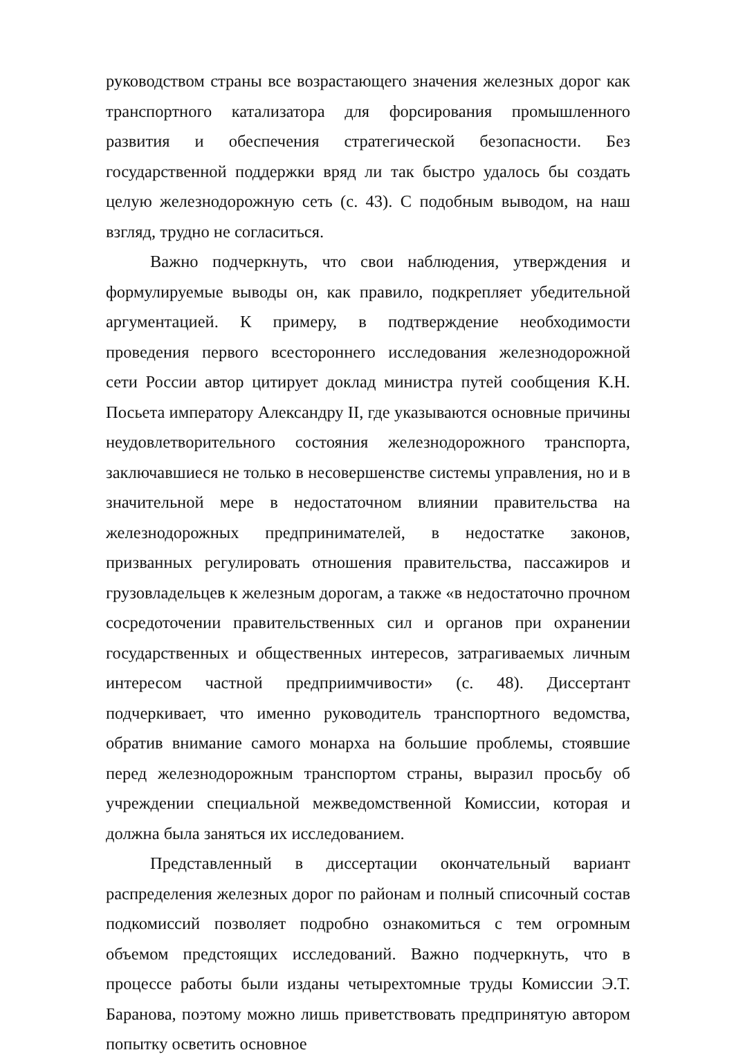руководством страны все возрастающего значения железных дорог как транспортного катализатора для форсирования промышленного развития и обеспечения стратегической безопасности. Без государственной поддержки вряд ли так быстро удалось бы создать целую железнодорожную сеть (с. 43). С подобным выводом, на наш взгляд, трудно не согласиться.
Важно подчеркнуть, что свои наблюдения, утверждения и формулируемые выводы он, как правило, подкрепляет убедительной аргументацией. К примеру, в подтверждение необходимости проведения первого всестороннего исследования железнодорожной сети России автор цитирует доклад министра путей сообщения К.Н. Посьета императору Александру II, где указываются основные причины неудовлетворительного состояния железнодорожного транспорта, заключавшиеся не только в несовершенстве системы управления, но и в значительной мере в недостаточном влиянии правительства на железнодорожных предпринимателей, в недостатке законов, призванных регулировать отношения правительства, пассажиров и грузовладельцев к железным дорогам, а также «в недостаточно прочном сосредоточении правительственных сил и органов при охранении государственных и общественных интересов, затрагиваемых личным интересом частной предприимчивости» (с. 48). Диссертант подчеркивает, что именно руководитель транспортного ведомства, обратив внимание самого монарха на большие проблемы, стоявшие перед железнодорожным транспортом страны, выразил просьбу об учреждении специальной межведомственной Комиссии, которая и должна была заняться их исследованием.
Представленный в диссертации окончательный вариант распределения железных дорог по районам и полный списочный состав подкомиссий позволяет подробно ознакомиться с тем огромным объемом предстоящих исследований. Важно подчеркнуть, что в процессе работы были изданы четырехтомные труды Комиссии Э.Т. Баранова, поэтому можно лишь приветствовать предпринятую автором попытку осветить основное